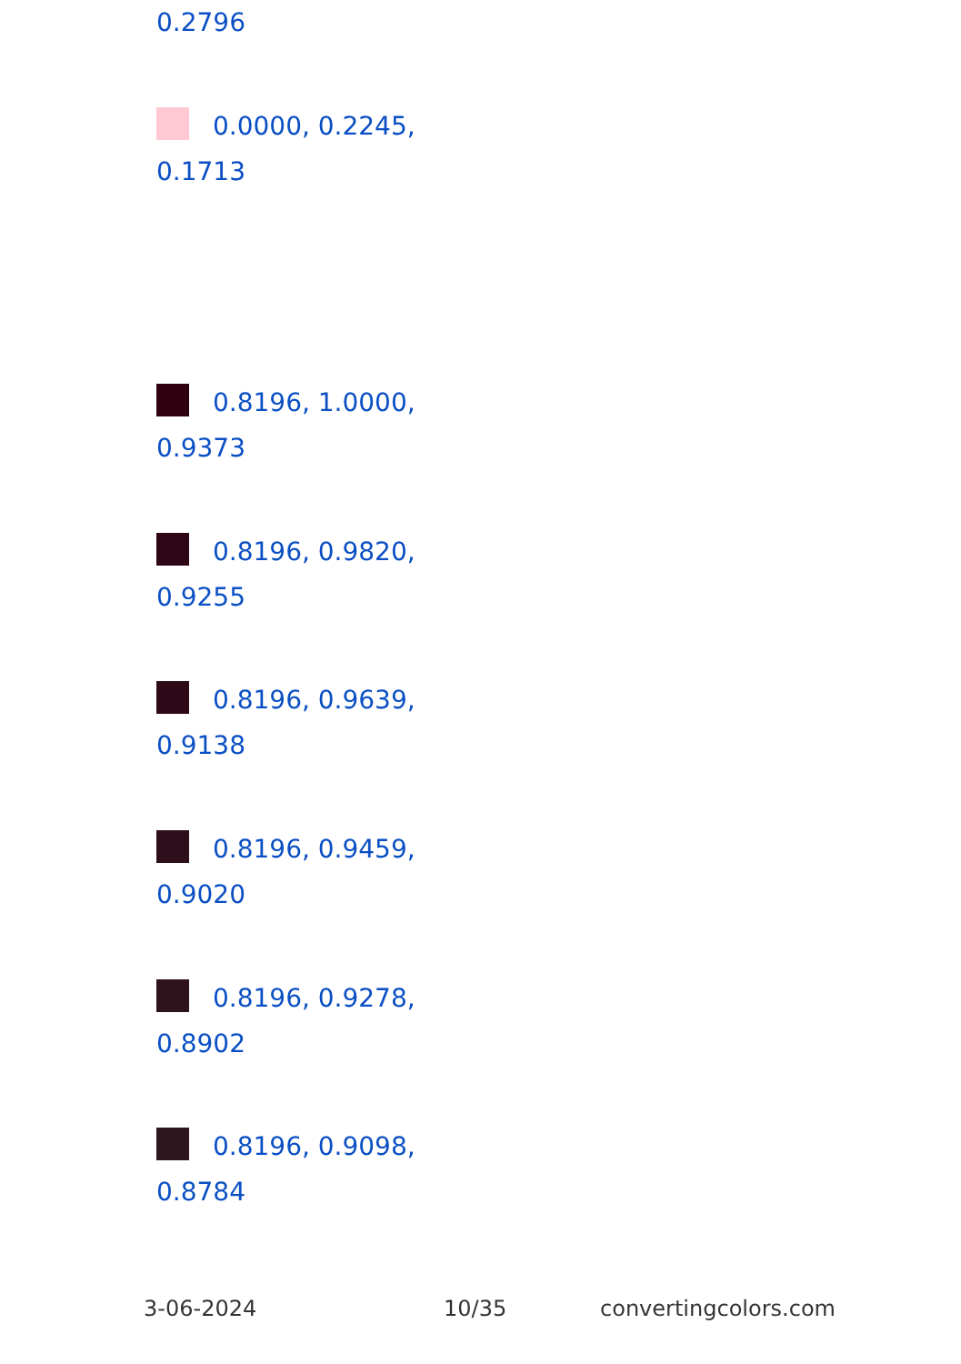0.2796
0.0000, 0.2245, 0.1713
0.8196, 1.0000, 0.9373
0.8196, 0.9820, 0.9255
0.8196, 0.9639, 0.9138
0.8196, 0.9459, 0.9020
0.8196, 0.9278, 0.8902
0.8196, 0.9098, 0.8784
3-06-2024 10/35 convertingcolors.com